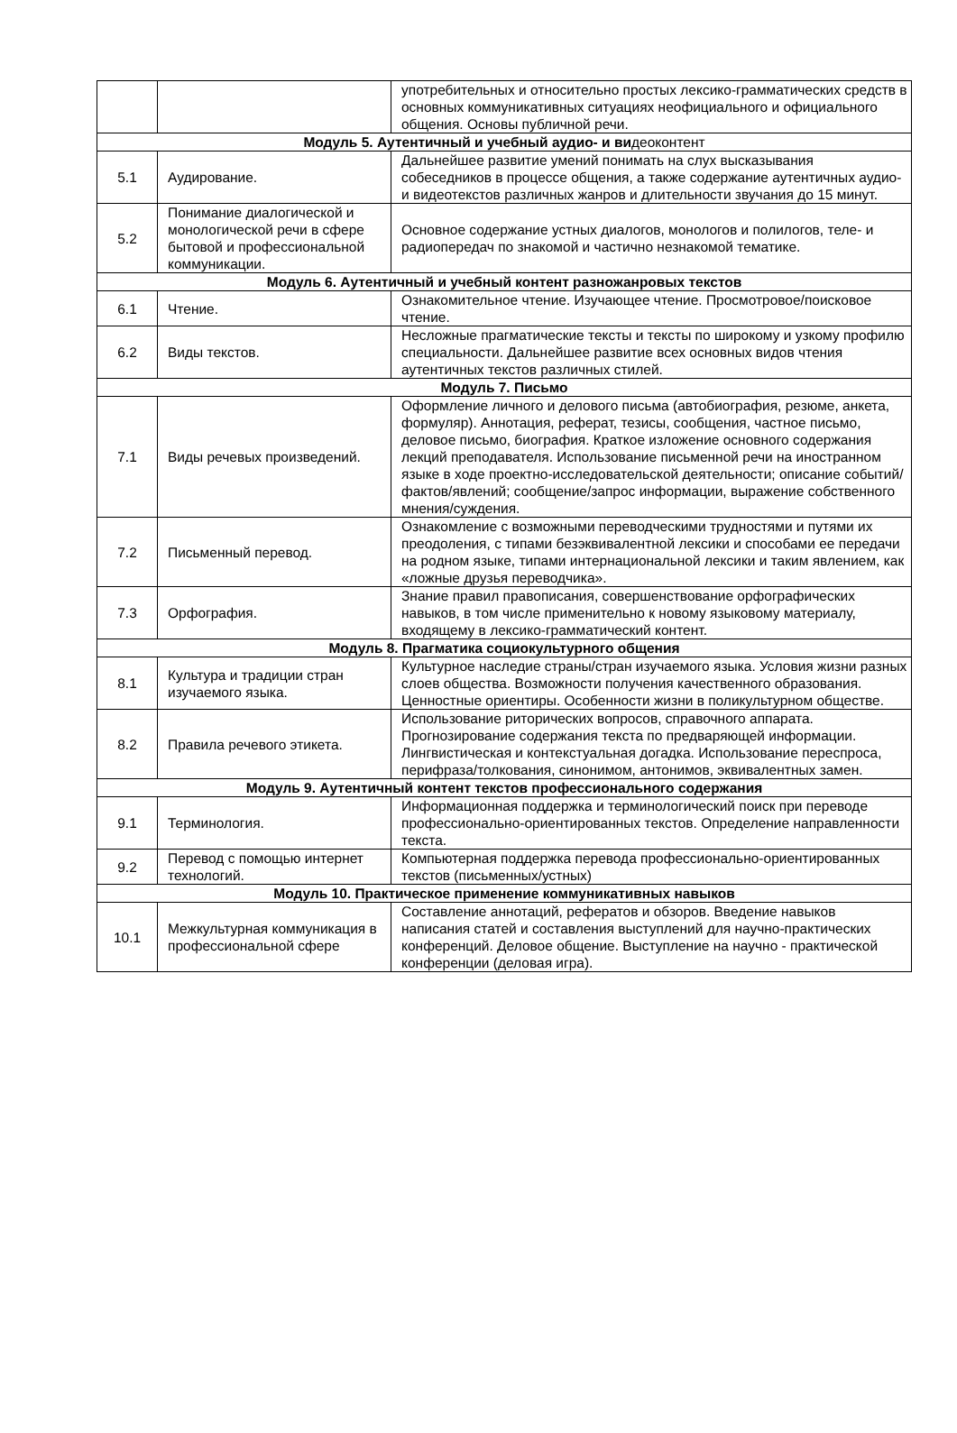| | | употребительных и относительно простых лексико-грамматических средств в основных коммуникативных ситуациях неофициального и официального общения. Основы публичной речи. |
| Модуль 5. Аутентичный и учебный аудио- и ви деоконтент | | |
| 5.1 | Аудирование. | Дальнейшее развитие умений понимать на слух высказывания собеседников в процессе общения, а также содержание аутентичных аудио- и видеотекстов различных жанров и длительности звучания до 15 минут. |
| 5.2 | Понимание диалогической и монологической речи в сфере бытовой и профессиональной коммуникации. | Основное содержание устных диалогов, монологов и полилогов, теле- и радиопередач по знакомой и частично незнакомой тематике. |
| Модуль 6. Аутентичный и учебный контент разножанровых текстов | | |
| 6.1 | Чтение. | Ознакомительное чтение. Изучающее чтение. Просмотровое/поисковое чтение. |
| 6.2 | Виды текстов. | Несложные прагматические тексты и тексты по широкому и узкому профилю специальности. Дальнейшее развитие всех основных видов чтения аутентичных текстов различных стилей. |
| Модуль 7. Письмо | | |
| 7.1 | Виды речевых произведений. | Оформление личного и делового письма (автобиография, резюме, анкета, формуляр). Аннотация, реферат, тезисы, сообщения, частное письмо, деловое письмо, биография. Краткое изложение основного содержания лекций преподавателя. Использование письменной речи на иностранном языке в ходе проектно-исследовательской деятельности; описание событий/фактов/явлений; сообщение/запрос информации, выражение собственного мнения/суждения. |
| 7.2 | Письменный перевод. | Ознакомление с возможными переводческими трудностями и путями их преодоления, с типами безэквивалентной лексики и способами ее передачи на родном языке, типами интернациональной лексики и таким явлением, как «ложные друзья переводчика». |
| 7.3 | Орфография. | Знание правил правописания, совершенствование орфографических навыков, в том числе применительно к новому языковому материалу, входящему в лексико-грамматический контент. |
| Модуль 8. Прагматика социокультурного общения | | |
| 8.1 | Культура и традиции стран изучаемого языка. | Культурное наследие страны/стран изучаемого языка. Условия жизни разных слоев общества. Возможности получения качественного образования. Ценностные ориентиры. Особенности жизни в поликультурном обществе. |
| 8.2 | Правила речевого этикета. | Использование риторических вопросов, справочного аппарата. Прогнозирование содержания текста по предваряющей информации. Лингвистическая и контекстуальная догадка. Использование переспроса, перифраза/толкования, синонимом, антонимов, эквивалентных замен. |
| Модуль 9. Аутентичный контент текстов профессионального содержания | | |
| 9.1 | Терминология. | Информационная поддержка и терминологический поиск при переводе профессионально-ориентированных текстов. Определение направленности текста. |
| 9.2 | Перевод с помощью интернет технологий. | Компьютерная поддержка перевода профессионально-ориентированных текстов (письменных/устных) |
| Модуль 10. Практическое применение коммуникативных навыков | | |
| 10.1 | Межкультурная коммуникация в профессиональной сфере | Составление аннотаций, рефератов и обзоров. Введение навыков написания статей и составления выступлений для научно-практических конференций. Деловое общение. Выступление на научно - практической конференции (деловая игра). |